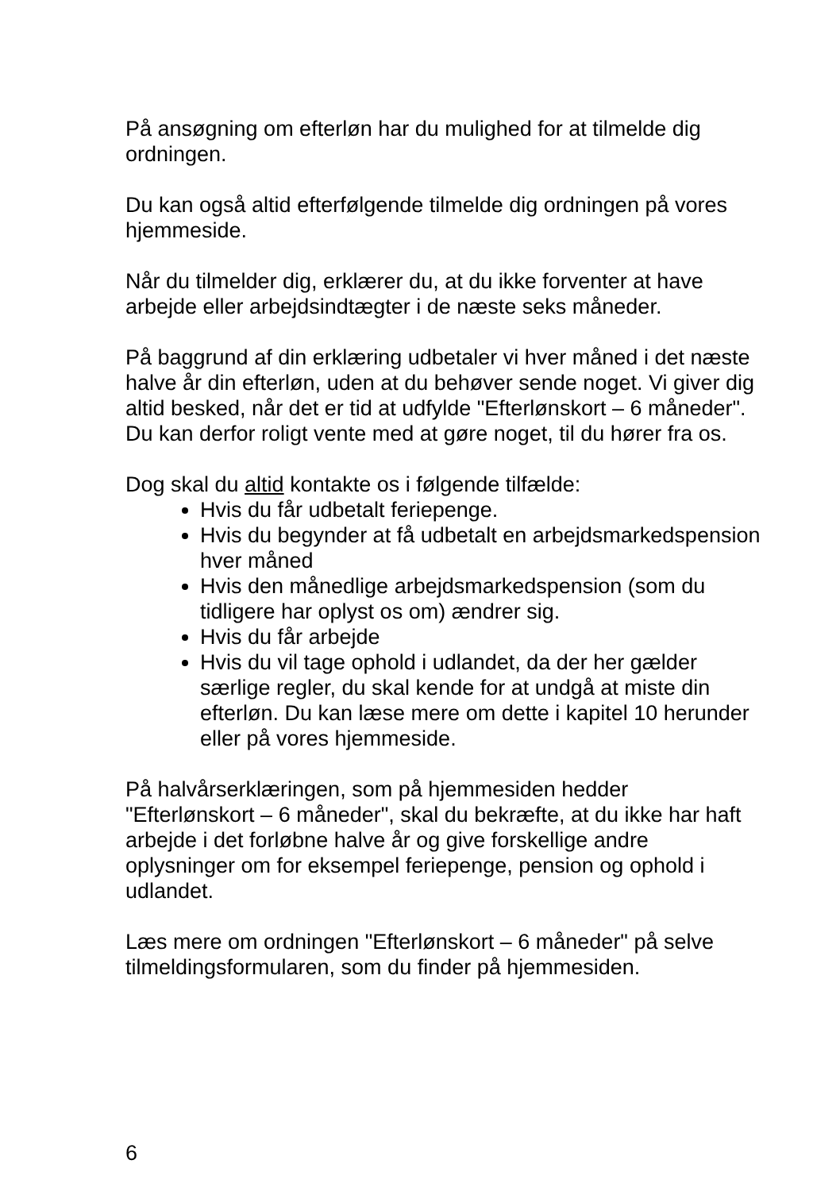På ansøgning om efterløn har du mulighed for at tilmelde dig ordningen.
Du kan også altid efterfølgende tilmelde dig ordningen på vores hjemmeside.
Når du tilmelder dig, erklærer du, at du ikke forventer at have arbejde eller arbejdsindtægter i de næste seks måneder.
På baggrund af din erklæring udbetaler vi hver måned i det næste halve år din efterløn, uden at du behøver sende noget. Vi giver dig altid besked, når det er tid at udfylde "Efterlønskort – 6 måneder". Du kan derfor roligt vente med at gøre noget, til du hører fra os.
Dog skal du altid kontakte os i følgende tilfælde:
Hvis du får udbetalt feriepenge.
Hvis du begynder at få udbetalt en arbejdsmarkedspension hver måned
Hvis den månedlige arbejdsmarkedspension (som du tidligere har oplyst os om) ændrer sig.
Hvis du får arbejde
Hvis du vil tage ophold i udlandet, da der her gælder særlige regler, du skal kende for at undgå at miste din efterløn. Du kan læse mere om dette i kapitel 10 herunder eller på vores hjemmeside.
På halvårserklæringen, som på hjemmesiden hedder "Efterlønskort – 6 måneder", skal du bekræfte, at du ikke har haft arbejde i det forløbne halve år og give forskellige andre oplysninger om for eksempel feriepenge, pension og ophold i udlandet.
Læs mere om ordningen "Efterlønskort – 6 måneder" på selve tilmeldingsformularen, som du finder på hjemmesiden.
6